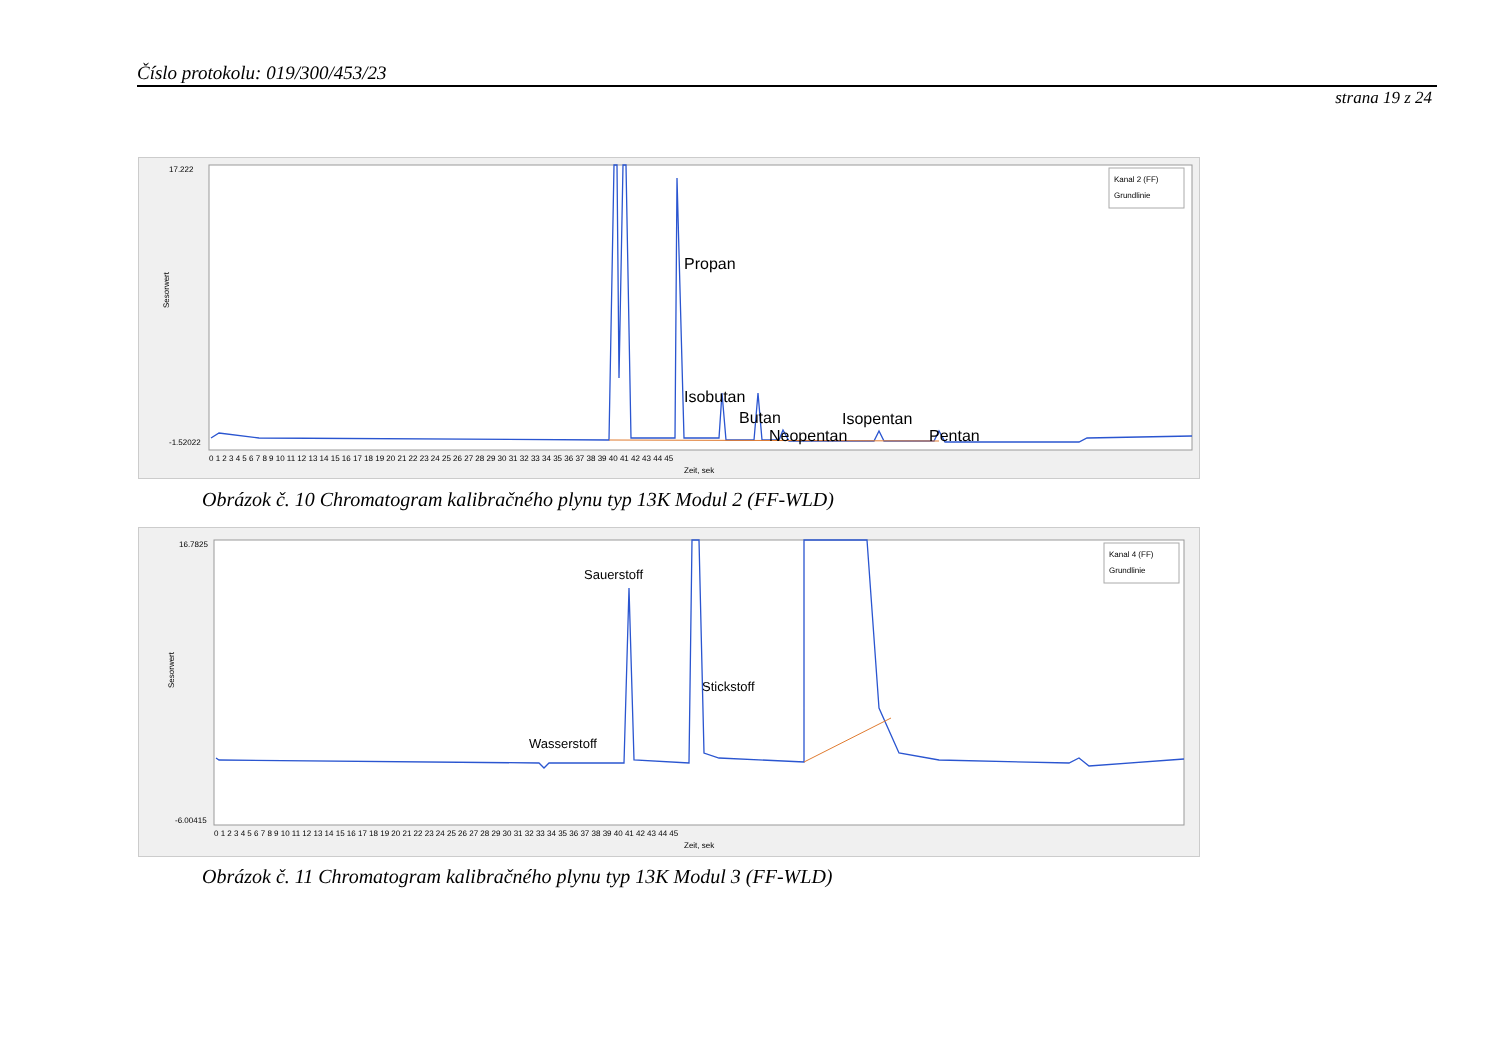Číslo protokolu: 019/300/453/23
strana 19 z 24
17.222
-1.52022
Sesorwert
Zeit, sek
Propan
Isobutan
Butan
Neopentan
Isopentan
Pentan
Kanal 2 (FF)
Grundlinie
0 1 2 3 4 5 6 7 8 9 10 11 12 13 14 15 16 17 18 19 20 21 22 23 24 25 26 27 28 29 30 31 32 33 34 35 36 37 38 39 40 41 42 43 44 45
Obrázok č. 10 Chromatogram kalibračného plynu typ 13K Modul 2 (FF-WLD)
16.7825
-6.00415
Sesorwert
Zeit, sek
Sauerstoff
Stickstoff
Wasserstoff
Kanal 4 (FF)
Grundlinie
0 1 2 3 4 5 6 7 8 9 10 11 12 13 14 15 16 17 18 19 20 21 22 23 24 25 26 27 28 29 30 31 32 33 34 35 36 37 38 39 40 41 42 43 44 45
Obrázok č. 11 Chromatogram kalibračného plynu typ 13K Modul 3 (FF-WLD)